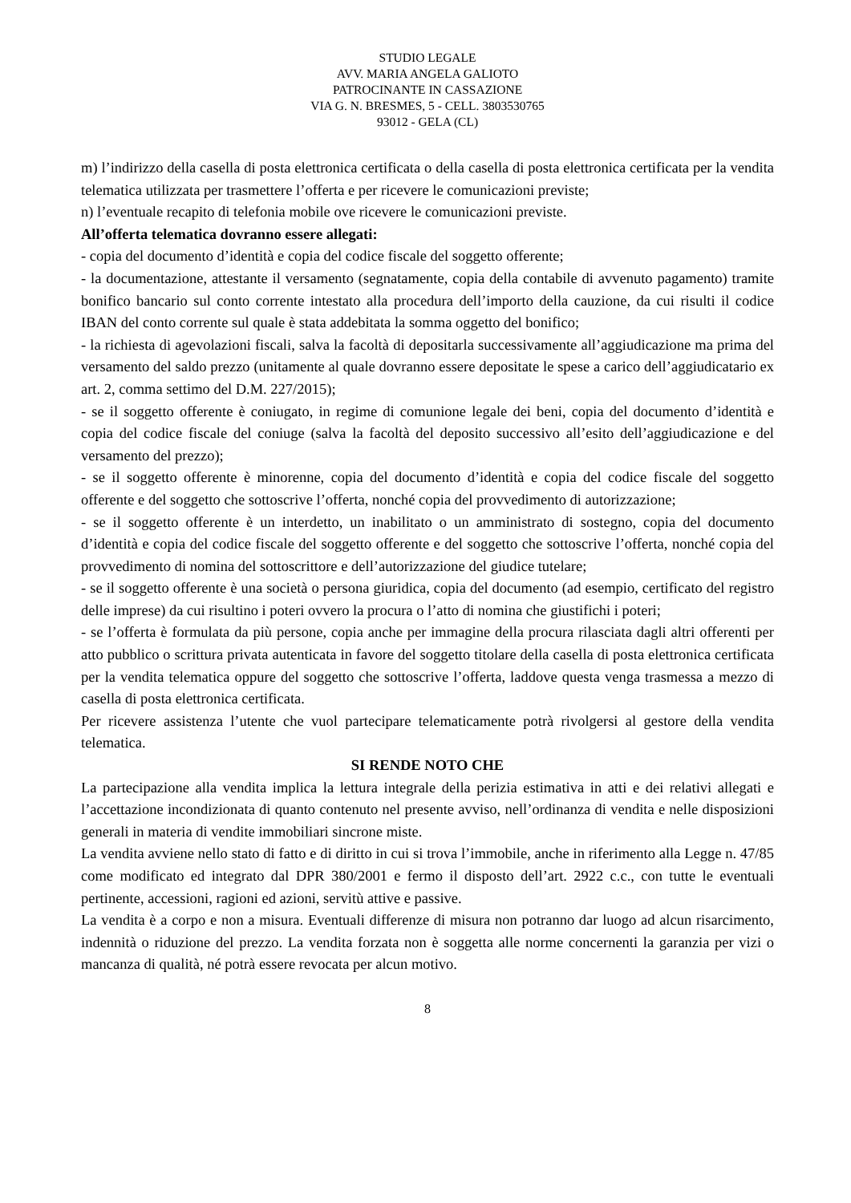STUDIO LEGALE
AVV. MARIA ANGELA GALIOTO
PATROCINANTE IN CASSAZIONE
VIA G. N. BRESMES, 5 - CELL. 3803530765
93012 - GELA (CL)
m) l’indirizzo della casella di posta elettronica certificata o della casella di posta elettronica certificata per la vendita telematica utilizzata per trasmettere l’offerta e per ricevere le comunicazioni previste;
n) l’eventuale recapito di telefonia mobile ove ricevere le comunicazioni previste.
All’offerta telematica dovranno essere allegati:
- copia del documento d’identità e copia del codice fiscale del soggetto offerente;
- la documentazione, attestante il versamento (segnatamente, copia della contabile di avvenuto pagamento) tramite bonifico bancario sul conto corrente intestato alla procedura dell’importo della cauzione, da cui risulti il codice IBAN del conto corrente sul quale è stata addebitata la somma oggetto del bonifico;
- la richiesta di agevolazioni fiscali, salva la facoltà di depositarla successivamente all’aggiudicazione ma prima del versamento del saldo prezzo (unitamente al quale dovranno essere depositate le spese a carico dell’aggiudicatario ex art. 2, comma settimo del D.M. 227/2015);
- se il soggetto offerente è coniugato, in regime di comunione legale dei beni, copia del documento d’identità e copia del codice fiscale del coniuge (salva la facoltà del deposito successivo all’esito dell’aggiudicazione e del versamento del prezzo);
- se il soggetto offerente è minorenne, copia del documento d’identità e copia del codice fiscale del soggetto offerente e del soggetto che sottoscrive l’offerta, nonché copia del provvedimento di autorizzazione;
- se il soggetto offerente è un interdetto, un inabilitato o un amministrato di sostegno, copia del documento d’identità e copia del codice fiscale del soggetto offerente e del soggetto che sottoscrive l’offerta, nonché copia del provvedimento di nomina del sottoscrittore e dell’autorizzazione del giudice tutelare;
- se il soggetto offerente è una società o persona giuridica, copia del documento (ad esempio, certificato del registro delle imprese) da cui risultino i poteri ovvero la procura o l’atto di nomina che giustifichi i poteri;
- se l’offerta è formulata da più persone, copia anche per immagine della procura rilasciata dagli altri offerenti per atto pubblico o scrittura privata autenticata in favore del soggetto titolare della casella di posta elettronica certificata per la vendita telematica oppure del soggetto che sottoscrive l’offerta, laddove questa venga trasmessa a mezzo di casella di posta elettronica certificata.
Per ricevere assistenza l’utente che vuol partecipare telematicamente potrà rivolgersi al gestore della vendita telematica.
SI RENDE NOTO CHE
La partecipazione alla vendita implica la lettura integrale della perizia estimativa in atti e dei relativi allegati e l’accettazione incondizionata di quanto contenuto nel presente avviso, nell’ordinanza di vendita e nelle disposizioni generali in materia di vendite immobiliari sincrone miste.
La vendita avviene nello stato di fatto e di diritto in cui si trova l’immobile, anche in riferimento alla Legge n. 47/85 come modificato ed integrato dal DPR 380/2001 e fermo il disposto dell’art. 2922 c.c., con tutte le eventuali pertinente, accessioni, ragioni ed azioni, servitù attive e passive.
La vendita è a corpo e non a misura. Eventuali differenze di misura non potranno dar luogo ad alcun risarcimento, indennità o riduzione del prezzo. La vendita forzata non è soggetta alle norme concernenti la garanzia per vizi o mancanza di qualità, né potrà essere revocata per alcun motivo.
8